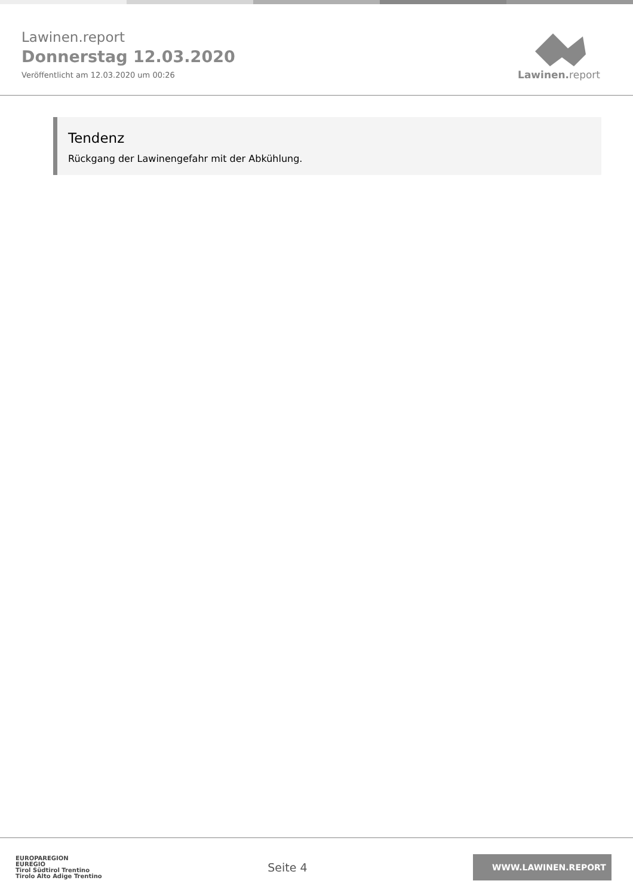Lawinen.report
Donnerstag 12.03.2020
Veröffentlicht am 12.03.2020 um 00:26
Lawinen. report
Tendenz
Rückgang der Lawinengefahr mit der Abkühlung.
EUROPAREGION
EUREGIO
Tirol Südtirol Trentino
Tirolo Alto Adige Trentino
Seite 4
WWW.LAWINEN.REPORT